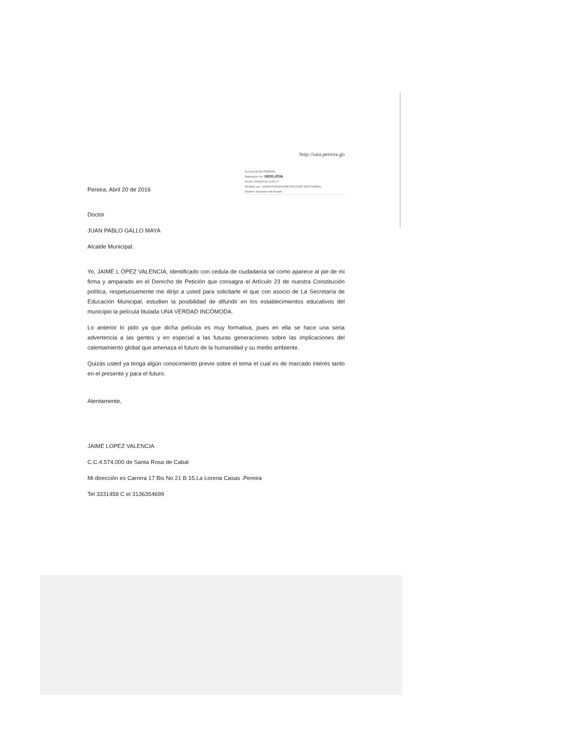http://saia.pereira.go
Pereira, Abril 20 de 2016
ALCALDIA DE PEREIRA
Radicación No: 18231-2016
Fecha: 20/04/2016 14:56:17
Recibido por: SANDRA MILENA BETANCOURT ARISTIZABAL
Destino: Despacho del Alcalde
Doctor
JUAN PABLO GALLO MAYA
Alcalde Municipal.
Yo, JAIME L ÒPEZ VALENCIA, identificado con cedula de ciudadanía tal como aparece al pie de mi firma y amparado en el Derecho de Petición que consagra el Artículo 23 de nuestra Constitución política, respetuosamente me dirijo a usted para solicitarle el que con asocio de La Secretaría de Educación Municipal, estudien la posibilidad de difundir en los establecimientos educativos del municipio la película titulada UNA VERDAD INCÒMODA.
Lo anterior lo pido ya que dicha película es muy formativa, pues en ella se hace una seria advertencia a las gentes y en especial a las futuras generaciones sobre las implicaciones del calentamiento global que amenaza el futuro de la humanidad y su medio ambiente.
Quizás usted ya tenga algún conocimiento previo sobre el tema el cual es de marcado interés tanto en el presente y para el futuro.
Atentamente,
JAIME LOPEZ VALENCIA
C.C.4.574.000 de Santa Rosa de Cabal
Mi dirección es Carrera 17 Bis No 21 B 15.La Lorena Casas .Pereira
Tel 3331458 C el 3136354699